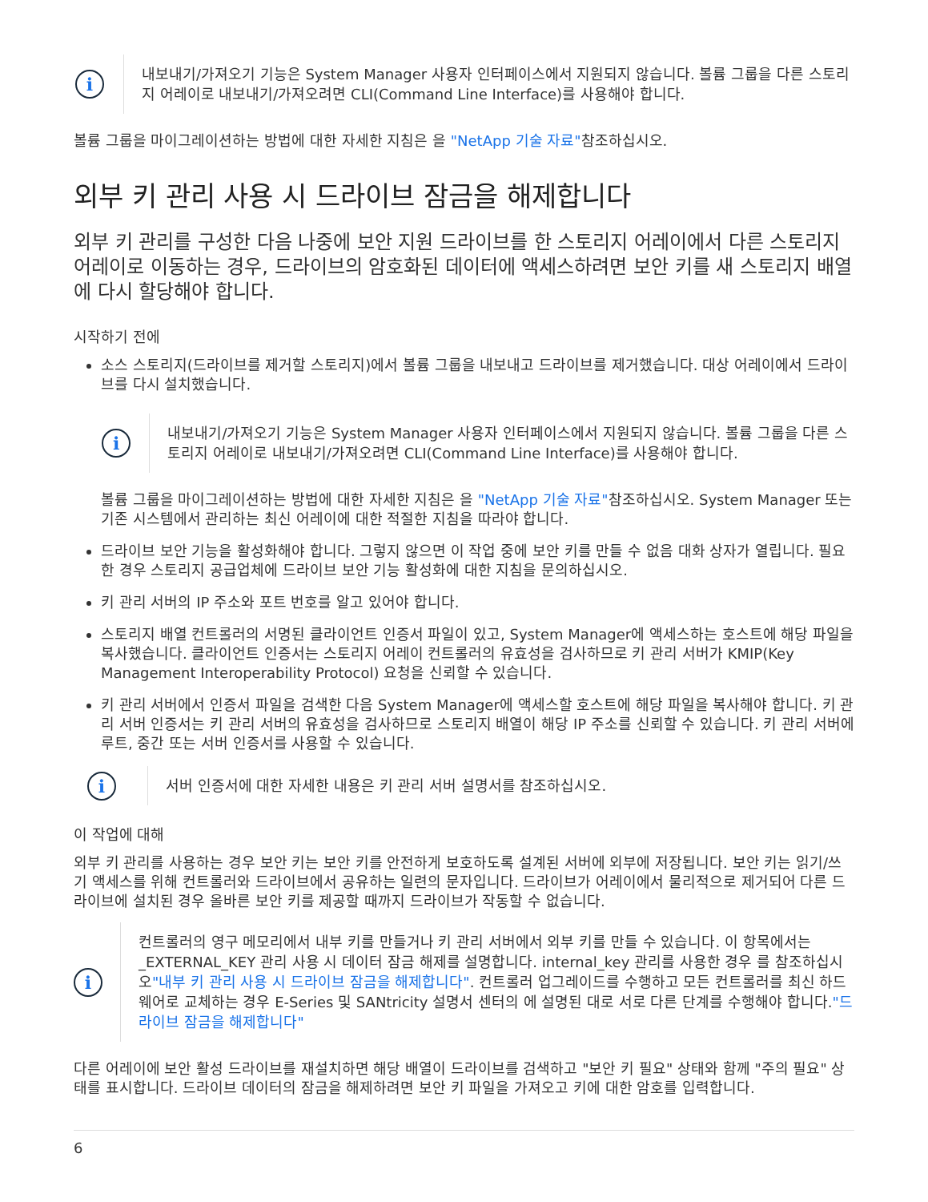i
내보내기/가져오기 기능은 System Manager 사용자 인터페이스에서 지원되지 않습니다. 볼륨 그룹을 다른 스토리지 어레이로 내보내기/가져오려면 CLI(Command Line Interface)를 사용해야 합니다.
볼륨 그룹을 마이그레이션하는 방법에 대한 자세한 지침은 을 "NetApp 기술 자료"참조하십시오.
외부 키 관리 사용 시 드라이브 잠금을 해제합니다
외부 키 관리를 구성한 다음 나중에 보안 지원 드라이브를 한 스토리지 어레이에서 다른 스토리지 어레이로 이동하는 경우, 드라이브의 암호화된 데이터에 액세스하려면 보안 키를 새 스토리지 배열에 다시 할당해야 합니다.
시작하기 전에
소스 스토리지(드라이브를 제거할 스토리지)에서 볼륨 그룹을 내보내고 드라이브를 제거했습니다. 대상 어레이에서 드라이브를 다시 설치했습니다.
i
내보내기/가져오기 기능은 System Manager 사용자 인터페이스에서 지원되지 않습니다. 볼륨 그룹을 다른 스토리지 어레이로 내보내기/가져오려면 CLI(Command Line Interface)를 사용해야 합니다.
볼륨 그룹을 마이그레이션하는 방법에 대한 자세한 지침은 을 "NetApp 기술 자료"참조하십시오. System Manager 또는 기존 시스템에서 관리하는 최신 어레이에 대한 적절한 지침을 따라야 합니다.
드라이브 보안 기능을 활성화해야 합니다. 그렇지 않으면 이 작업 중에 보안 키를 만들 수 없음 대화 상자가 열립니다. 필요한 경우 스토리지 공급업체에 드라이브 보안 기능 활성화에 대한 지침을 문의하십시오.
키 관리 서버의 IP 주소와 포트 번호를 알고 있어야 합니다.
스토리지 배열 컨트롤러의 서명된 클라이언트 인증서 파일이 있고, System Manager에 액세스하는 호스트에 해당 파일을 복사했습니다. 클라이언트 인증서는 스토리지 어레이 컨트롤러의 유효성을 검사하므로 키 관리 서버가 KMIP(Key Management Interoperability Protocol) 요청을 신뢰할 수 있습니다.
키 관리 서버에서 인증서 파일을 검색한 다음 System Manager에 액세스할 호스트에 해당 파일을 복사해야 합니다. 키 관리 서버 인증서는 키 관리 서버의 유효성을 검사하므로 스토리지 배열이 해당 IP 주소를 신뢰할 수 있습니다. 키 관리 서버에 루트, 중간 또는 서버 인증서를 사용할 수 있습니다.
i
서버 인증서에 대한 자세한 내용은 키 관리 서버 설명서를 참조하십시오.
이 작업에 대해
외부 키 관리를 사용하는 경우 보안 키는 보안 키를 안전하게 보호하도록 설계된 서버에 외부에 저장됩니다. 보안 키는 읽기/쓰기 액세스를 위해 컨트롤러와 드라이브에서 공유하는 일련의 문자입니다. 드라이브가 어레이에서 물리적으로 제거되어 다른 드라이브에 설치된 경우 올바른 보안 키를 제공할 때까지 드라이브가 작동할 수 없습니다.
i
컨트롤러의 영구 메모리에서 내부 키를 만들거나 키 관리 서버에서 외부 키를 만들 수 있습니다. 이 항목에서는 _EXTERNAL_KEY 관리 사용 시 데이터 잠금 해제를 설명합니다. internal_key 관리를 사용한 경우 를 참조하십시오"내부 키 관리 사용 시 드라이브 잠금을 해제합니다". 컨트롤러 업그레이드를 수행하고 모든 컨트롤러를 최신 하드웨어로 교체하는 경우 E-Series 및 SANtricity 설명서 센터의 에 설명된 대로 서로 다른 단계를 수행해야 합니다."드라이브 잠금을 해제합니다"
다른 어레이에 보안 활성 드라이브를 재설치하면 해당 배열이 드라이브를 검색하고 "보안 키 필요" 상태와 함께 "주의 필요" 상태를 표시합니다. 드라이브 데이터의 잠금을 해제하려면 보안 키 파일을 가져오고 키에 대한 암호를 입력합니다.
6